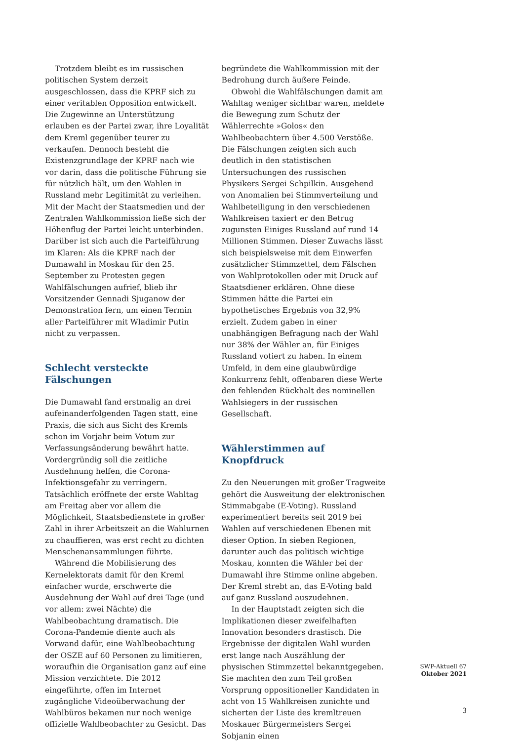Trotzdem bleibt es im russischen politischen System derzeit ausgeschlossen, dass die KPRF sich zu einer veritablen Opposition entwickelt. Die Zugewinne an Unterstützung erlauben es der Partei zwar, ihre Loyalität dem Kreml gegenüber teurer zu verkaufen. Dennoch besteht die Existenzgrundlage der KPRF nach wie vor darin, dass die politische Führung sie für nützlich hält, um den Wahlen in Russland mehr Legitimität zu verleihen. Mit der Macht der Staatsmedien und der Zentralen Wahlkommission ließe sich der Höhenflug der Partei leicht unterbinden. Darüber ist sich auch die Parteiführung im Klaren: Als die KPRF nach der Dumawahl in Moskau für den 25. September zu Protesten gegen Wahlfälschungen aufrief, blieb ihr Vorsitzender Gennadi Sjuganow der Demonstration fern, um einen Termin aller Parteiführer mit Wladimir Putin nicht zu verpassen.
Schlecht versteckte Fälschungen
Die Dumawahl fand erstmalig an drei aufeinanderfolgenden Tagen statt, eine Praxis, die sich aus Sicht des Kremls schon im Vorjahr beim Votum zur Verfassungsänderung bewährt hatte. Vordergründig soll die zeitliche Ausdehnung helfen, die Corona-Infektionsgefahr zu verringern. Tatsächlich eröffnete der erste Wahltag am Freitag aber vor allem die Möglichkeit, Staatsbedienstete in großer Zahl in ihrer Arbeitszeit an die Wahlurnen zu chauffieren, was erst recht zu dichten Menschenansammlungen führte.
Während die Mobilisierung des Kernelektorats damit für den Kreml einfacher wurde, erschwerte die Ausdehnung der Wahl auf drei Tage (und vor allem: zwei Nächte) die Wahlbeobachtung dramatisch. Die Corona-Pandemie diente auch als Vorwand dafür, eine Wahlbeobachtung der OSZE auf 60 Personen zu limitieren, woraufhin die Organisation ganz auf eine Mission verzichtete. Die 2012 eingeführte, offen im Internet zugängliche Videoüberwachung der Wahlbüros bekamen nur noch wenige offizielle Wahlbeobachter zu Gesicht. Das
begründete die Wahlkommission mit der Bedrohung durch äußere Feinde.
Obwohl die Wahlfälschungen damit am Wahltag weniger sichtbar waren, meldete die Bewegung zum Schutz der Wählerrechte »Golos« den Wahlbeobachtern über 4.500 Verstöße. Die Fälschungen zeigten sich auch deutlich in den statistischen Untersuchungen des russischen Physikers Sergei Schpilkin. Ausgehend von Anomalien bei Stimmverteilung und Wahlbeteiligung in den verschiedenen Wahlkreisen taxiert er den Betrug zugunsten Einiges Russland auf rund 14 Millionen Stimmen. Dieser Zuwachs lässt sich beispielsweise mit dem Einwerfen zusätzlicher Stimmzettel, dem Fälschen von Wahlprotokollen oder mit Druck auf Staatsdiener erklären. Ohne diese Stimmen hätte die Partei ein hypothetisches Ergebnis von 32,9% erzielt. Zudem gaben in einer unabhängigen Befragung nach der Wahl nur 38% der Wähler an, für Einiges Russland votiert zu haben. In einem Umfeld, in dem eine glaubwürdige Konkurrenz fehlt, offenbaren diese Werte den fehlenden Rückhalt des nominellen Wahlsiegers in der russischen Gesellschaft.
Wählerstimmen auf Knopfdruck
Zu den Neuerungen mit großer Tragweite gehört die Ausweitung der elektronischen Stimmabgabe (E-Voting). Russland experimentiert bereits seit 2019 bei Wahlen auf verschiedenen Ebenen mit dieser Option. In sieben Regionen, darunter auch das politisch wichtige Moskau, konnten die Wähler bei der Dumawahl ihre Stimme online abgeben. Der Kreml strebt an, das E-Voting bald auf ganz Russland auszudehnen.
In der Hauptstadt zeigten sich die Implikationen dieser zweifelhaften Innovation besonders drastisch. Die Ergebnisse der digitalen Wahl wurden erst lange nach Auszählung der physischen Stimmzettel bekanntgegeben. Sie machten den zum Teil großen Vorsprung oppositioneller Kandidaten in acht von 15 Wahlkreisen zunichte und sicherten der Liste des kremltreuen Moskauer Bürgermeisters Sergei Sobjanin einen
SWP-Aktuell 67
Oktober 2021
3